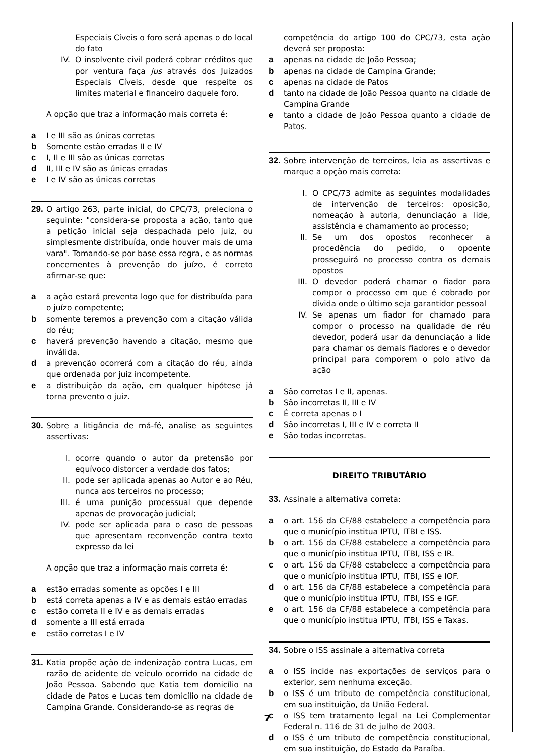Especiais Cíveis o foro será apenas o do local do fato
IV. O insolvente civil poderá cobrar créditos que por ventura faça jus através dos Juizados Especiais Cíveis, desde que respeite os limites material e financeiro daquele foro.
A opção que traz a informação mais correta é:
a I e III são as únicas corretas
b Somente estão erradas II e IV
c I, II e III são as únicas corretas
d II, III e IV são as únicas erradas
e I e IV são as únicas corretas
29.
O artigo 263, parte inicial, do CPC/73, preleciona o seguinte: "considera-se proposta a ação, tanto que a petição inicial seja despachada pelo juiz, ou simplesmente distribuída, onde houver mais de uma vara". Tomando-se por base essa regra, e as normas concernentes à prevenção do juízo, é correto afirmar-se que:
a a ação estará preventa logo que for distribuída para o juízo competente;
b somente teremos a prevenção com a citação válida do réu;
c haverá prevenção havendo a citação, mesmo que inválida.
d a prevenção ocorrerá com a citação do réu, ainda que ordenada por juiz incompetente.
e a distribuição da ação, em qualquer hipótese já torna prevento o juiz.
30.
Sobre a litigância de má-fé, analise as seguintes assertivas:
I. ocorre quando o autor da pretensão por equívoco distorcer a verdade dos fatos;
II. pode ser aplicada apenas ao Autor e ao Réu, nunca aos terceiros no processo;
III. é uma punição processual que depende apenas de provocação judicial;
IV. pode ser aplicada para o caso de pessoas que apresentam reconvenção contra texto expresso da lei
A opção que traz a informação mais correta é:
a estão erradas somente as opções I e III
b está correta apenas a IV e as demais estão erradas
c estão correta II e IV e as demais erradas
d somente a III está errada
e estão corretas I e IV
31.
Katia propõe ação de indenização contra Lucas, em razão de acidente de veículo ocorrido na cidade de João Pessoa. Sabendo que Katia tem domicílio na cidade de Patos e Lucas tem domicílio na cidade de Campina Grande. Considerando-se as regras de
competência do artigo 100 do CPC/73, esta ação deverá ser proposta:
a apenas na cidade de João Pessoa;
b apenas na cidade de Campina Grande;
c apenas na cidade de Patos
d tanto na cidade de João Pessoa quanto na cidade de Campina Grande
e tanto a cidade de João Pessoa quanto a cidade de Patos.
32.
Sobre intervenção de terceiros, leia as assertivas e marque a opção mais correta:
I. O CPC/73 admite as seguintes modalidades de intervenção de terceiros: oposição, nomeação à autoria, denunciação a lide, assistência e chamamento ao processo;
II. Se um dos opostos reconhecer a procedência do pedido, o opoente prosseguirá no processo contra os demais opostos
III. O devedor poderá chamar o fiador para compor o processo em que é cobrado por dívida onde o último seja garantidor pessoal
IV. Se apenas um fiador for chamado para compor o processo na qualidade de réu devedor, poderá usar da denunciação a lide para chamar os demais fiadores e o devedor principal para comporem o polo ativo da ação
a São corretas I e II, apenas.
b São incorretas II, III e IV
c É correta apenas o I
d São incorretas I, III e IV e correta II
e São todas incorretas.
DIREITO TRIBUTÁRIO
33.
Assinale a alternativa correta:
a o art. 156 da CF/88 estabelece a competência para que o município institua IPTU, ITBI e ISS.
b o art. 156 da CF/88 estabelece a competência para que o município institua IPTU, ITBI, ISS e IR.
c o art. 156 da CF/88 estabelece a competência para que o município institua IPTU, ITBI, ISS e IOF.
d o art. 156 da CF/88 estabelece a competência para que o município institua IPTU, ITBI, ISS e IGF.
e o art. 156 da CF/88 estabelece a competência para que o município institua IPTU, ITBI, ISS e Taxas.
34.
Sobre o ISS assinale a alternativa correta
a o ISS incide nas exportações de serviços para o exterior, sem nenhuma exceção.
b o ISS é um tributo de competência constitucional, em sua instituição, da União Federal.
c o ISS tem tratamento legal na Lei Complementar Federal n. 116 de 31 de julho de 2003.
d o ISS é um tributo de competência constitucional, em sua instituição, do Estado da Paraíba.
7